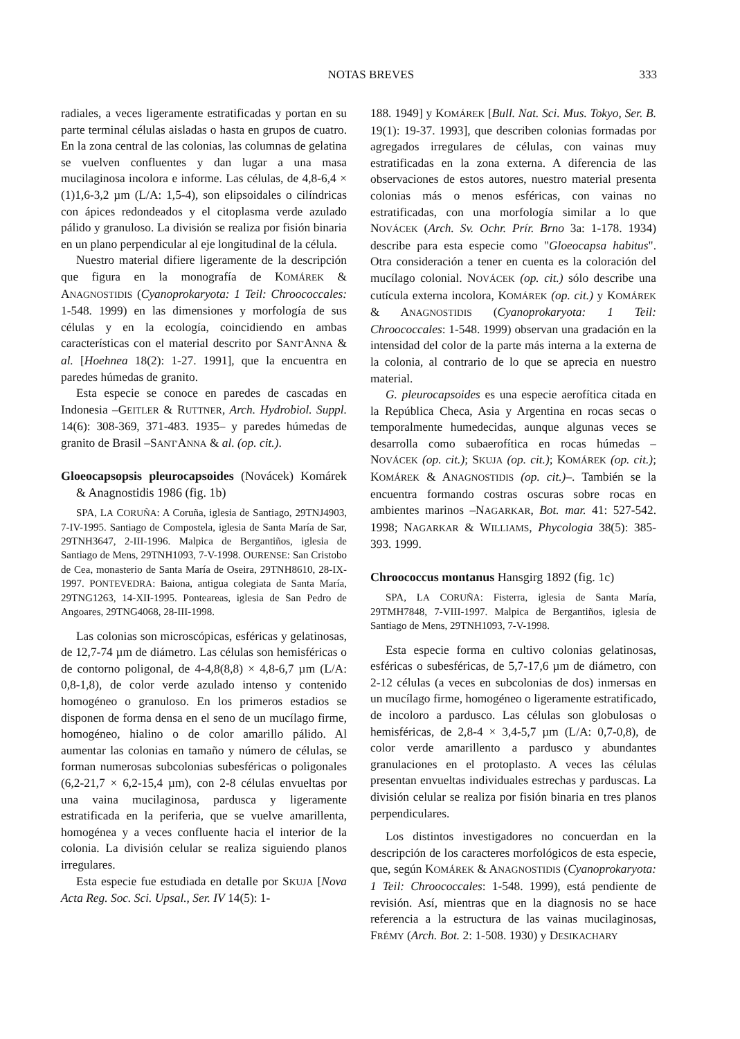NOTAS BREVES 333
radiales, a veces ligeramente estratificadas y portan en su parte terminal células aisladas o hasta en grupos de cuatro. En la zona central de las colonias, las columnas de gelatina se vuelven confluentes y dan lugar a una masa mucilaginosa incolora e informe. Las células, de 4,8-6,4 × (1)1,6-3,2 µm (L/A: 1,5-4), son elipsoidales o cilíndricas con ápices redondeados y el citoplasma verde azulado pálido y granuloso. La división se realiza por fisión binaria en un plano perpendicular al eje longitudinal de la célula.
Nuestro material difiere ligeramente de la descripción que figura en la monografía de KOMÁREK & ANAGNOSTIDIS (Cyanoprokaryota: 1 Teil: Chroococcales: 1-548. 1999) en las dimensiones y morfología de sus células y en la ecología, coincidiendo en ambas características con el material descrito por SANT'ANNA & al. [Hoehnea 18(2): 1-27. 1991], que la encuentra en paredes húmedas de granito.
Esta especie se conoce en paredes de cascadas en Indonesia –GEITLER & RUTTNER, Arch. Hydrobiol. Suppl. 14(6): 308-369, 371-483. 1935– y paredes húmedas de granito de Brasil –SANT'ANNA & al. (op. cit.).
Gloeocapsopsis pleurocapsoides (Novácek) Komárek & Anagnostidis 1986 (fig. 1b)
SPA, LA CORUÑA: A Coruña, iglesia de Santiago, 29TNJ4903, 7-IV-1995. Santiago de Compostela, iglesia de Santa María de Sar, 29TNH3647, 2-III-1996. Malpica de Bergantiños, iglesia de Santiago de Mens, 29TNH1093, 7-V-1998. OURENSE: San Cristobo de Cea, monasterio de Santa María de Oseira, 29TNH8610, 28-IX-1997. PONTEVEDRA: Baiona, antigua colegiata de Santa María, 29TNG1263, 14-XII-1995. Ponteareas, iglesia de San Pedro de Angoares, 29TNG4068, 28-III-1998.
Las colonias son microscópicas, esféricas y gelatinosas, de 12,7-74 µm de diámetro. Las células son hemisféricas o de contorno poligonal, de 4-4,8(8,8) × 4,8-6,7 µm (L/A: 0,8-1,8), de color verde azulado intenso y contenido homogéneo o granuloso. En los primeros estadios se disponen de forma densa en el seno de un mucílago firme, homogéneo, hialino o de color amarillo pálido. Al aumentar las colonias en tamaño y número de células, se forman numerosas subcolonias subesféricas o poligonales (6,2-21,7 × 6,2-15,4 µm), con 2-8 células envueltas por una vaina mucilaginosa, pardusca y ligeramente estratificada en la periferia, que se vuelve amarillenta, homogénea y a veces confluente hacia el interior de la colonia. La división celular se realiza siguiendo planos irregulares.
Esta especie fue estudiada en detalle por SKUJA [Nova Acta Reg. Soc. Sci. Upsal., Ser. IV 14(5): 1-
188. 1949] y KOMÁREK [Bull. Nat. Sci. Mus. Tokyo, Ser. B. 19(1): 19-37. 1993], que describen colonias formadas por agregados irregulares de células, con vainas muy estratificadas en la zona externa. A diferencia de las observaciones de estos autores, nuestro material presenta colonias más o menos esféricas, con vainas no estratificadas, con una morfología similar a lo que NOVÁCEK (Arch. Sv. Ochr. Prír. Brno 3a: 1-178. 1934) describe para esta especie como "Gloeocapsa habitus". Otra consideración a tener en cuenta es la coloración del mucílago colonial. NOVÁCEK (op. cit.) sólo describe una cutícula externa incolora, KOMÁREK (op. cit.) y KOMÁREK & ANAGNOSTIDIS (Cyanoprokaryota: 1 Teil: Chroococcales: 1-548. 1999) observan una gradación en la intensidad del color de la parte más interna a la externa de la colonia, al contrario de lo que se aprecia en nuestro material.
G. pleurocapsoides es una especie aerofítica citada en la República Checa, Asia y Argentina en rocas secas o temporalmente humedecidas, aunque algunas veces se desarrolla como subaerofítica en rocas húmedas –NOVÁCEK (op. cit.); SKUJA (op. cit.); KOMÁREK (op. cit.); KOMÁREK & ANAGNOSTIDIS (op. cit.)–. También se la encuentra formando costras oscuras sobre rocas en ambientes marinos –NAGARKAR, Bot. mar. 41: 527-542. 1998; NAGARKAR & WILLIAMS, Phycologia 38(5): 385-393. 1999.
Chroococcus montanus Hansgirg 1892 (fig. 1c)
SPA, LA CORUÑA: Fisterra, iglesia de Santa María, 29TMH7848, 7-VIII-1997. Malpica de Bergantiños, iglesia de Santiago de Mens, 29TNH1093, 7-V-1998.
Esta especie forma en cultivo colonias gelatinosas, esféricas o subesféricas, de 5,7-17,6 µm de diámetro, con 2-12 células (a veces en subcolonias de dos) inmersas en un mucílago firme, homogéneo o ligeramente estratificado, de incoloro a pardusco. Las células son globulosas o hemisféricas, de 2,8-4 × 3,4-5,7 µm (L/A: 0,7-0,8), de color verde amarillento a pardusco y abundantes granulaciones en el protoplasto. A veces las células presentan envueltas individuales estrechas y parduscas. La división celular se realiza por fisión binaria en tres planos perpendiculares.
Los distintos investigadores no concuerdan en la descripción de los caracteres morfológicos de esta especie, que, según KOMÁREK & ANAGNOSTIDIS (Cyanoprokaryota: 1 Teil: Chroococcales: 1-548. 1999), está pendiente de revisión. Así, mientras que en la diagnosis no se hace referencia a la estructura de las vainas mucilaginosas, FRÉMY (Arch. Bot. 2: 1-508. 1930) y DESIKACHARY